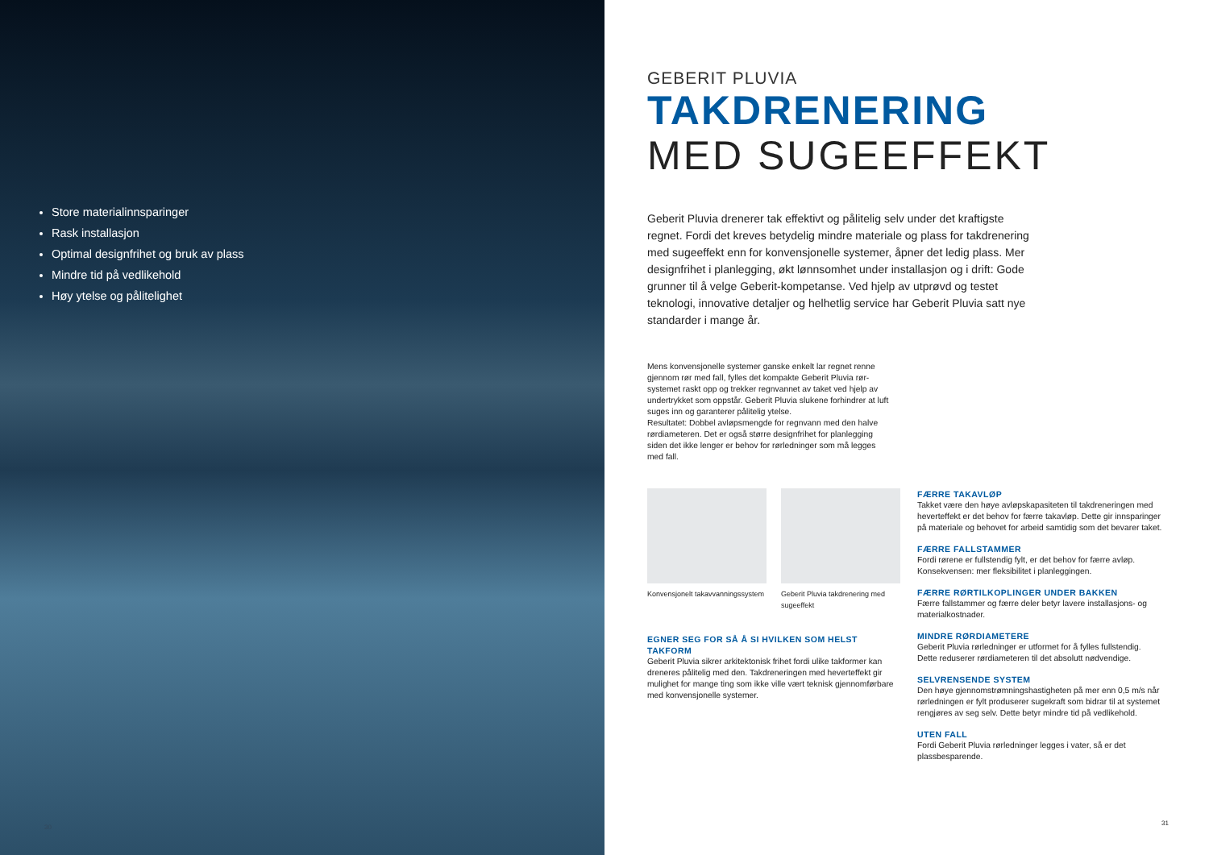Store materialinnsparinger
Rask installasjon
Optimal designfrihet og bruk av plass
Mindre tid på vedlikehold
Høy ytelse og pålitelighet
30
GEBERIT PLUVIA
TAKDRENERING
MED SUGEEFFEKT
Geberit Pluvia drenerer tak effektivt og pålitelig selv under det kraftigste regnet. Fordi det kreves betydelig mindre materiale og plass for takdre­nering med sugeeffekt enn for konvensjonelle systemer, åpner det ledig plass. Mer designfrihet i planlegging, økt lønnsomhet under installasjon og i drift: Gode grunner til å velge Geberit-kompetanse. Ved hjelp av utprøvd og testet teknologi, innovative detaljer og helhetlig service har Geberit Pluvia satt nye standarder i mange år.
Mens konvensjonelle systemer ganske enkelt lar regnet renne gjennom rør med fall, fylles det kompakte Geberit Pluvia rør­systemet raskt opp og trekker regnvannet av taket ved hjelp av undertrykket som oppstår. Geberit Pluvia slukene forhindrer at luft suges inn og garanterer pålitelig ytelse.
Resultatet: Dobbel avløpsmengde for regnvann med den halve rørdiameteren. Det er også større designfrihet for planlegging siden det ikke lenger er behov for rørledninger som må legges med fall.
Konvensjonelt takavvanningssystem
Geberit Pluvia takdrenering med sugeeffekt
EGNER SEG FOR SÅ Å SI HVILKEN SOM HELST TAKFORM
Geberit Pluvia sikrer arkitektonisk frihet fordi ulike takformer kan dreneres pålitelig med den. Takdreneringen med heverteffekt gir mulighet for mange ting som ikke ville vært teknisk gjennomførbare med konvensjonelle systemer.
FÆRRE TAKAVLØP
Takket være den høye avløpskapasiteten til takdreneringen med heverteffekt er det behov for færre takavløp. Dette gir innsparinger på materiale og behovet for arbeid samtidig som det bevarer taket.
FÆRRE FALLSTAMMER
Fordi rørene er fullstendig fylt, er det behov for færre avløp. Konsekvensen: mer fleksibilitet i planleggingen.
FÆRRE RØRTILKOPLINGER UNDER BAKKEN
Færre fallstammer og færre deler betyr lavere installasjons- og materialkostnader.
MINDRE RØRDIAMETERE
Geberit Pluvia rørledninger er utformet for å fylles fullstendig. Dette reduserer rørdiameteren til det absolutt nødvendige.
SELVRENSENDE SYSTEM
Den høye gjennomstrømningshastigheten på mer enn 0,5 m/s når rørledningen er fylt produserer sugekraft som bidrar til at systemet rengjøres av seg selv. Dette betyr mindre tid på vedlikehold.
UTEN FALL
Fordi Geberit Pluvia rørledninger legges i vater, så er det plassbesparende.
31